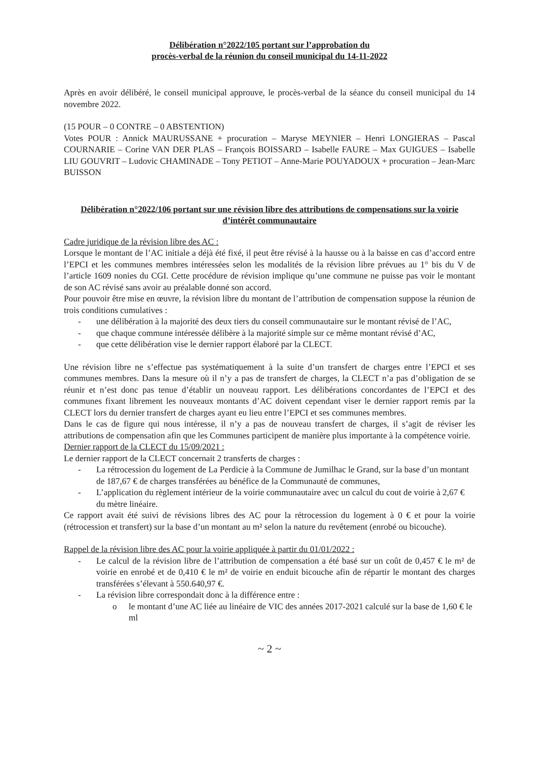Délibération n°2022/105 portant sur l’approbation du
procès-verbal de la réunion du conseil municipal du 14-11-2022
Après en avoir délibéré, le conseil municipal approuve, le procès-verbal de la séance du conseil municipal du 14 novembre 2022.
(15 POUR – 0 CONTRE – 0 ABSTENTION)
Votes POUR : Annick MAURUSSANE + procuration – Maryse MEYNIER – Henri LONGIERAS – Pascal COURNARIE – Corine VAN DER PLAS – François BOISSARD – Isabelle FAURE – Max GUIGUES – Isabelle LIU GOUVRIT – Ludovic CHAMINADE – Tony PETIOT – Anne-Marie POUYADOUX + procuration – Jean-Marc BUISSON
Délibération n°2022/106 portant sur une révision libre des attributions de compensations sur la voirie d’intérêt communautaire
Cadre juridique de la révision libre des AC :
Lorsque le montant de l’AC initiale a déjà été fixé, il peut être révisé à la hausse ou à la baisse en cas d’accord entre l’EPCI et les communes membres intéressées selon les modalités de la révision libre prévues au 1° bis du V de l’article 1609 nonies du CGI. Cette procédure de révision implique qu’une commune ne puisse pas voir le montant de son AC révisé sans avoir au préalable donné son accord.
Pour pouvoir être mise en œuvre, la révision libre du montant de l’attribution de compensation suppose la réunion de trois conditions cumulatives :
- une délibération à la majorité des deux tiers du conseil communautaire sur le montant révisé de l’AC,
- que chaque commune intéressée délibère à la majorité simple sur ce même montant révisé d’AC,
- que cette délibération vise le dernier rapport élaboré par la CLECT.
Une révision libre ne s’effectue pas systématiquement à la suite d’un transfert de charges entre l’EPCI et ses communes membres. Dans la mesure où il n’y a pas de transfert de charges, la CLECT n’a pas d’obligation de se réunir et n’est donc pas tenue d’établir un nouveau rapport. Les délibérations concordantes de l’EPCI et des communes fixant librement les nouveaux montants d’AC doivent cependant viser le dernier rapport remis par la CLECT lors du dernier transfert de charges ayant eu lieu entre l’EPCI et ses communes membres.
Dans le cas de figure qui nous intéresse, il n’y a pas de nouveau transfert de charges, il s’agit de réviser les attributions de compensation afin que les Communes participent de manière plus importante à la compétence voirie.
Dernier rapport de la CLECT du 15/09/2021 :
Le dernier rapport de la CLECT concernait 2 transferts de charges :
- La rétrocession du logement de La Perdicie à la Commune de Jumilhac le Grand, sur la base d’un montant de 187,67 € de charges transférées au bénéfice de la Communauté de communes,
- L’application du règlement intérieur de la voirie communautaire avec un calcul du cout de voirie à 2,67 € du mètre linéaire.
Ce rapport avait été suivi de révisions libres des AC pour la rétrocession du logement à 0 € et pour la voirie (rétrocession et transfert) sur la base d’un montant au m² selon la nature du revêtement (enrobé ou bicouche).
Rappel de la révision libre des AC pour la voirie appliquée à partir du 01/01/2022 :
- Le calcul de la révision libre de l’attribution de compensation a été basé sur un coût de 0,457 € le m² de voirie en enrobé et de 0,410 € le m² de voirie en enduit bicouche afin de répartir le montant des charges transférées s’élevant à 550.640,97 €.
- La révision libre correspondait donc à la différence entre :
o le montant d’une AC liée au linéaire de VIC des années 2017-2021 calculé sur la base de 1,60 € le ml
~ 2 ~